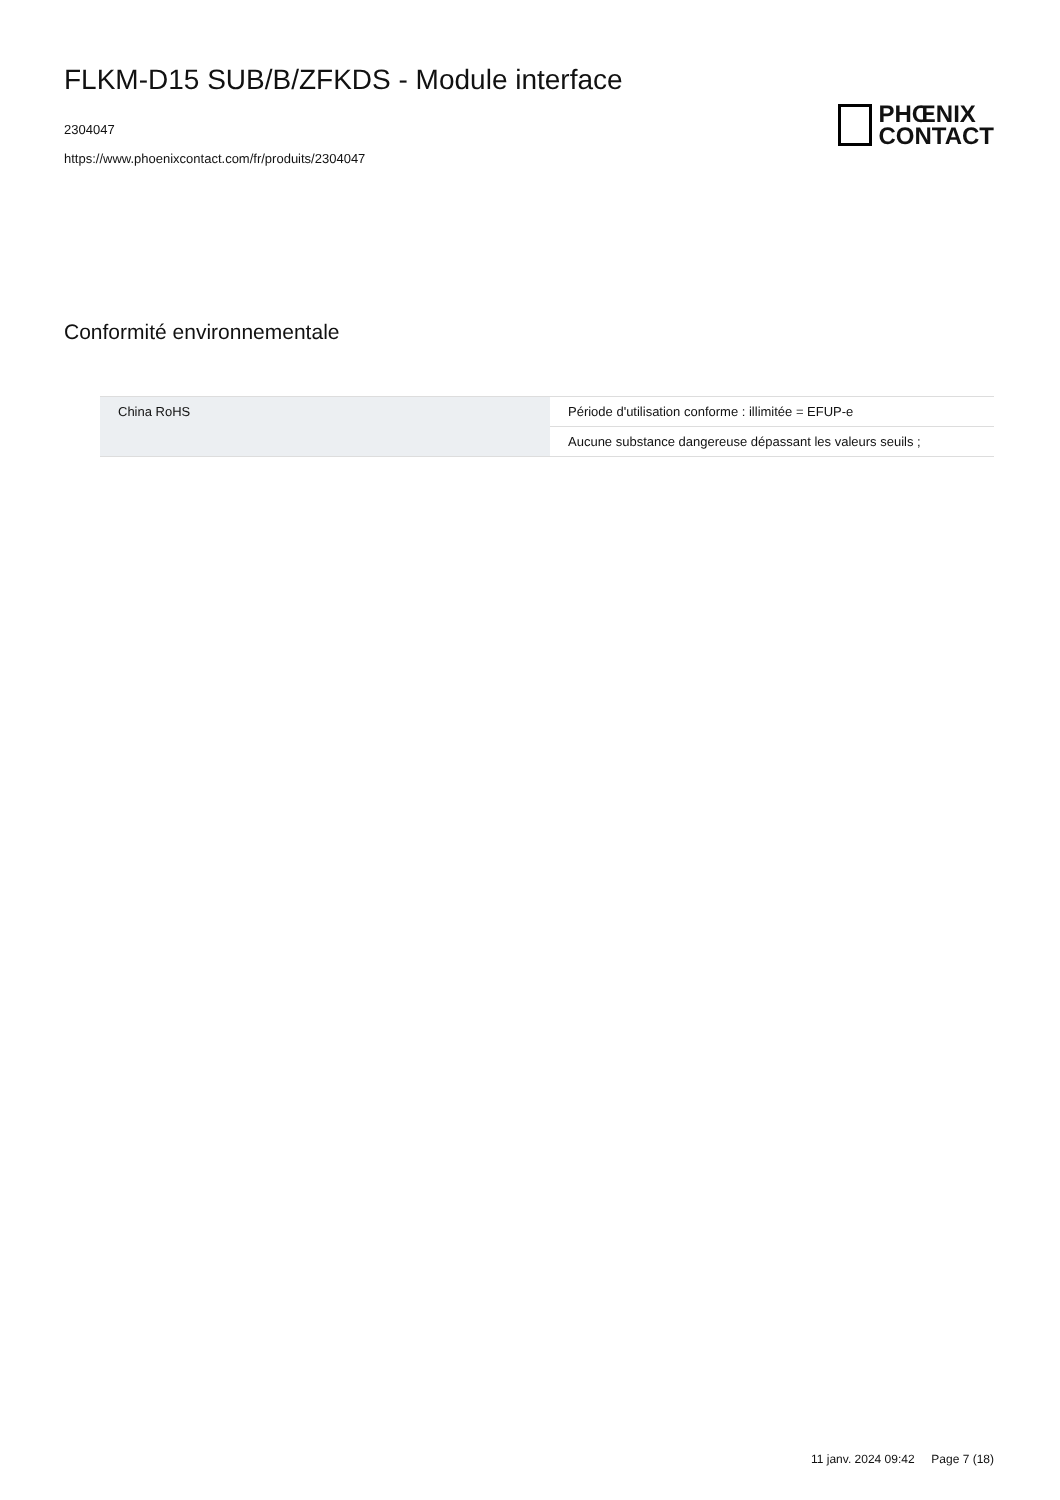FLKM-D15 SUB/B/ZFKDS - Module interface
2304047
https://www.phoenixcontact.com/fr/produits/2304047
PHŒNIX
CONTACT
Conformité environnementale
| China RoHS | Période d'utilisation conforme : illimitée = EFUP-e |
| | Aucune substance dangereuse dépassant les valeurs seuils ; |
11 janv. 2024 09:42 Page 7 (18)